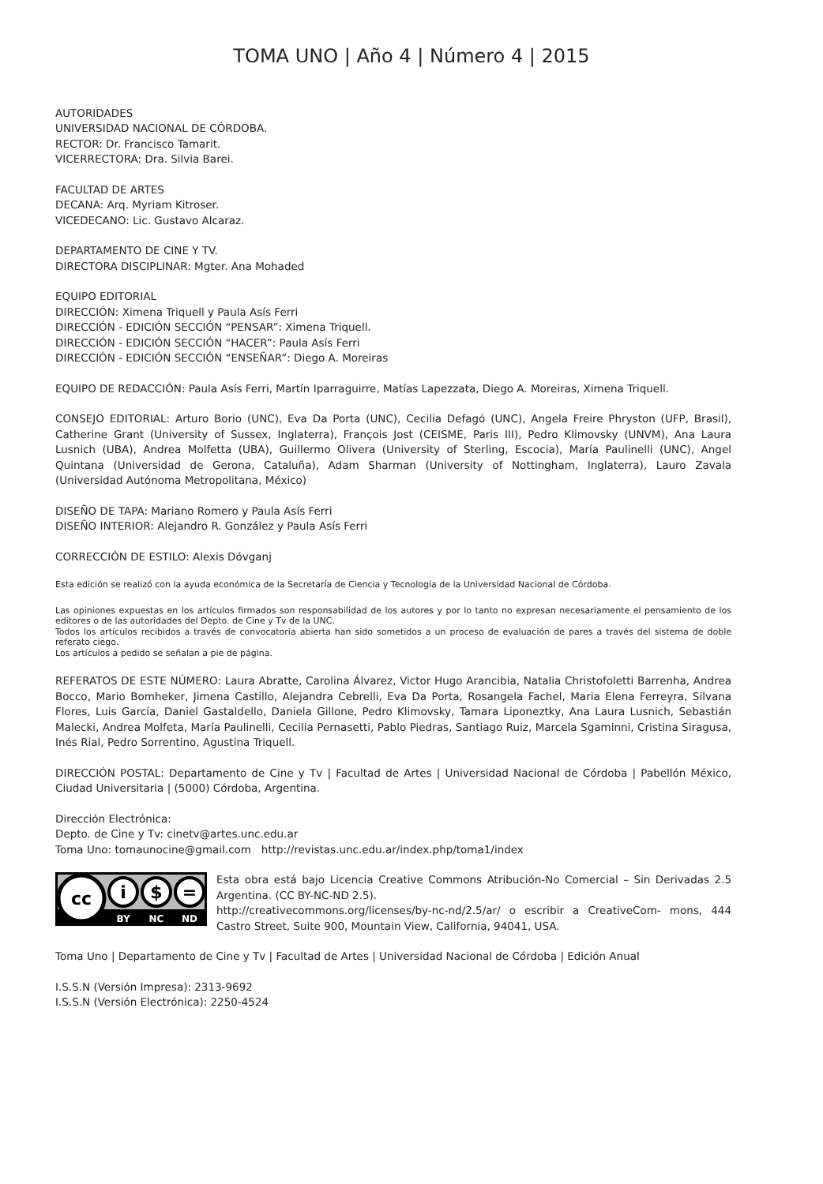TOMA UNO | Año 4 | Número 4 | 2015
AUTORIDADES
UNIVERSIDAD NACIONAL DE CÓRDOBA.
RECTOR: Dr. Francisco Tamarit.
VICERRECTORA: Dra. Silvia Barei.
FACULTAD DE ARTES
DECANA: Arq. Myriam Kitroser.
VICEDECANO: Lic. Gustavo Alcaraz.
DEPARTAMENTO DE CINE Y TV.
DIRECTORA DISCIPLINAR: Mgter. Ana Mohaded
EQUIPO EDITORIAL
DIRECCIÓN: Ximena Triquell y Paula Asís Ferri
DIRECCIÓN - EDICIÓN SECCIÓN “PENSAR”: Ximena Triquell.
DIRECCIÓN - EDICIÓN SECCIÓN “HACER”: Paula Asís Ferri
DIRECCIÓN - EDICIÓN SECCIÓN “ENSEÑAR”: Diego A. Moreiras
EQUIPO DE REDACCIÓN: Paula Asís Ferri, Martín Iparraguirre, Matías Lapezzata, Diego A. Moreiras, Ximena Triquell.
CONSEJO EDITORIAL: Arturo Borio (UNC), Eva Da Porta (UNC), Cecilia Defagó (UNC), Angela Freire Phryston (UFP, Brasil), Catherine Grant (University of Sussex, Inglaterra), François Jost (CEISME, Paris III), Pedro Klimovsky (UNVM), Ana Laura Lusnich (UBA), Andrea Molfetta (UBA), Guillermo Olivera (University of Sterling, Escocia), María Paulinelli (UNC), Angel Quintana (Universidad de Gerona, Cataluña), Adam Sharman (University of Nottingham, Inglaterra), Lauro Zavala (Universidad Autónoma Metropolitana, México)
DISEÑO DE TAPA: Mariano Romero y Paula Asís Ferri
DISEÑO INTERIOR: Alejandro R. González y Paula Asís Ferri
CORRECCIÓN DE ESTILO: Alexis Dóvganj
Esta edición se realizó con la ayuda económica de la Secretaría de Ciencia y Tecnología de la Universidad Nacional de Córdoba.
Las opiniones expuestas en los artículos firmados son responsabilidad de los autores y por lo tanto no expresan necesariamente el pensamiento de los editores o de las autoridades del Depto. de Cine y Tv de la UNC.
Todos los artículos recibidos a través de convocatoria abierta han sido sometidos a un proceso de evaluación de pares a través del sistema de doble referato ciego.
Los artículos a pedido se señalan a pie de página.
REFERATOS DE ESTE NÚMERO: Laura Abratte, Carolina Álvarez, Victor Hugo Arancibia, Natalia Christofoletti Barrenha, Andrea Bocco, Mario Bomheker, Jimena Castillo, Alejandra Cebrelli, Eva Da Porta, Rosangela Fachel, Maria Elena Ferreyra, Silvana Flores, Luis García, Daniel Gastaldello, Daniela Gillone, Pedro Klimovsky, Tamara Liponeztky, Ana Laura Lusnich, Sebastián Malecki, Andrea Molfeta, María Paulinelli, Cecilia Pernasetti, Pablo Piedras, Santiago Ruiz, Marcela Sgaminni, Cristina Siragusa, Inés Rial, Pedro Sorrentino, Agustina Triquell.
DIRECCIÓN POSTAL: Departamento de Cine y Tv | Facultad de Artes | Universidad Nacional de Córdoba | Pabellón México, Ciudad Universitaria | (5000) Córdoba, Argentina.
Dirección Electrónica:
Depto. de Cine y Tv: cinetv@artes.unc.edu.ar
Toma Uno: tomaunocine@gmail.com http://revistas.unc.edu.ar/index.php/toma1/index
cc
i
$
=
BY
NC
ND
Esta obra está bajo Licencia Creative Commons Atribución-No Comercial – Sin Derivadas 2.5 Argentina. (CC BY-NC-ND 2.5).
http://creativecommons.org/licenses/by-nc-nd/2.5/ar/ o escribir a CreativeCom- mons, 444 Castro Street, Suite 900, Mountain View, California, 94041, USA.
Toma Uno | Departamento de Cine y Tv | Facultad de Artes | Universidad Nacional de Córdoba | Edición Anual
I.S.S.N (Versión Impresa): 2313-9692
I.S.S.N (Versión Electrónica): 2250-4524